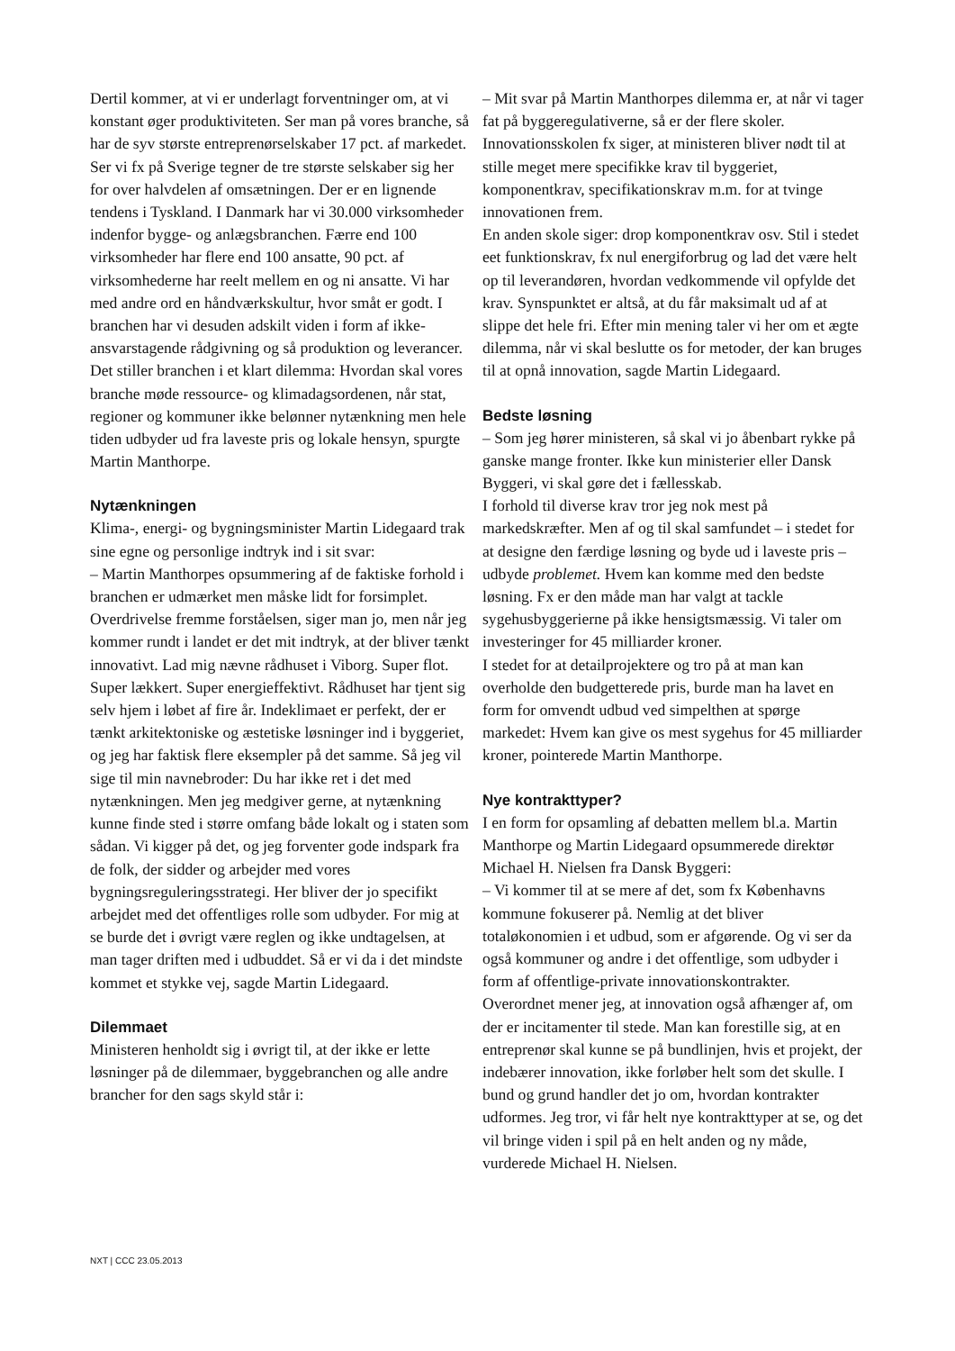Dertil kommer, at vi er underlagt forventninger om, at vi konstant øger produktiviteten. Ser man på vores branche, så har de syv største entreprenørselskaber 17 pct. af markedet. Ser vi fx på Sverige tegner de tre største selskaber sig her for over halvdelen af omsætningen. Der er en lignende tendens i Tyskland. I Danmark har vi 30.000 virksomheder indenfor bygge- og anlægsbranchen. Færre end 100 virksomheder har flere end 100 ansatte, 90 pct. af virksomhederne har reelt mellem en og ni ansatte. Vi har med andre ord en håndværkskultur, hvor småt er godt. I branchen har vi desuden adskilt viden i form af ikke-ansvarstagende rådgivning og så produktion og leverancer. Det stiller branchen i et klart dilemma: Hvordan skal vores branche møde ressource- og klimadagsordenen, når stat, regioner og kommuner ikke belønner nytænkning men hele tiden udbyder ud fra laveste pris og lokale hensyn, spurgte Martin Manthorpe.
Nytænkningen
Klima-, energi- og bygningsminister Martin Lidegaard trak sine egne og personlige indtryk ind i sit svar:
– Martin Manthorpes opsummering af de faktiske forhold i branchen er udmærket men måske lidt for forsimplet. Overdrivelse fremme forståelsen, siger man jo, men når jeg kommer rundt i landet er det mit indtryk, at der bliver tænkt innovativt. Lad mig nævne rådhuset i Viborg. Super flot. Super lækkert. Super energieffektivt. Rådhuset har tjent sig selv hjem i løbet af fire år. Indeklimaet er perfekt, der er tænkt arkitektoniske og æstetiske løsninger ind i byggeriet, og jeg har faktisk flere eksempler på det samme. Så jeg vil sige til min navnebroder: Du har ikke ret i det med nytænkningen. Men jeg medgiver gerne, at nytænkning kunne finde sted i større omfang både lokalt og i staten som sådan. Vi kigger på det, og jeg forventer gode indspark fra de folk, der sidder og arbejder med vores bygningsreguleringsstrategi. Her bliver der jo specifikt arbejdet med det offentliges rolle som udbyder. For mig at se burde det i øvrigt være reglen og ikke undtagelsen, at man tager driften med i udbuddet. Så er vi da i det mindste kommet et stykke vej, sagde Martin Lidegaard.
Dilemmaet
Ministeren henholdt sig i øvrigt til, at der ikke er lette løsninger på de dilemmaer, byggebranchen og alle andre brancher for den sags skyld står i:
– Mit svar på Martin Manthorpes dilemma er, at når vi tager fat på byggeregulativerne, så er der flere skoler. Innovationsskolen fx siger, at ministeren bliver nødt til at stille meget mere specifikke krav til byggeriet, komponentkrav, specifikationskrav m.m. for at tvinge innovationen frem.
En anden skole siger: drop komponentkrav osv. Stil i stedet eet funktionskrav, fx nul energiforbrug og lad det være helt op til leverandøren, hvordan vedkommende vil opfylde det krav. Synspunktet er altså, at du får maksimalt ud af at slippe det hele fri. Efter min mening taler vi her om et ægte dilemma, når vi skal beslutte os for metoder, der kan bruges til at opnå innovation, sagde Martin Lidegaard.
Bedste løsning
– Som jeg hører ministeren, så skal vi jo åbenbart rykke på ganske mange fronter. Ikke kun ministerier eller Dansk Byggeri, vi skal gøre det i fællesskab.
I forhold til diverse krav tror jeg nok mest på markedskræfter. Men af og til skal samfundet – i stedet for at designe den færdige løsning og byde ud i laveste pris – udbyde problemet. Hvem kan komme med den bedste løsning. Fx er den måde man har valgt at tackle sygehusbyggerierne på ikke hensigtsmæssig. Vi taler om investeringer for 45 milliarder kroner.
I stedet for at detailprojektere og tro på at man kan overholde den budgetterede pris, burde man ha lavet en form for omvendt udbud ved simpelthen at spørge markedet: Hvem kan give os mest sygehus for 45 milliarder kroner, pointerede Martin Manthorpe.
Nye kontrakttyper?
I en form for opsamling af debatten mellem bl.a. Martin Manthorpe og Martin Lidegaard opsummerede direktør Michael H. Nielsen fra Dansk Byggeri:
– Vi kommer til at se mere af det, som fx Københavns kommune fokuserer på. Nemlig at det bliver totaløkonomien i et udbud, som er afgørende. Og vi ser da også kommuner og andre i det offentlige, som udbyder i form af offentlige-private innovationskontrakter. Overordnet mener jeg, at innovation også afhænger af, om der er incitamenter til stede. Man kan forestille sig, at en entreprenør skal kunne se på bundlinjen, hvis et projekt, der indebærer innovation, ikke forløber helt som det skulle. I bund og grund handler det jo om, hvordan kontrakter udformes. Jeg tror, vi får helt nye kontrakttyper at se, og det vil bringe viden i spil på en helt anden og ny måde, vurderede Michael H. Nielsen.
NXT | CCC 23.05.2013